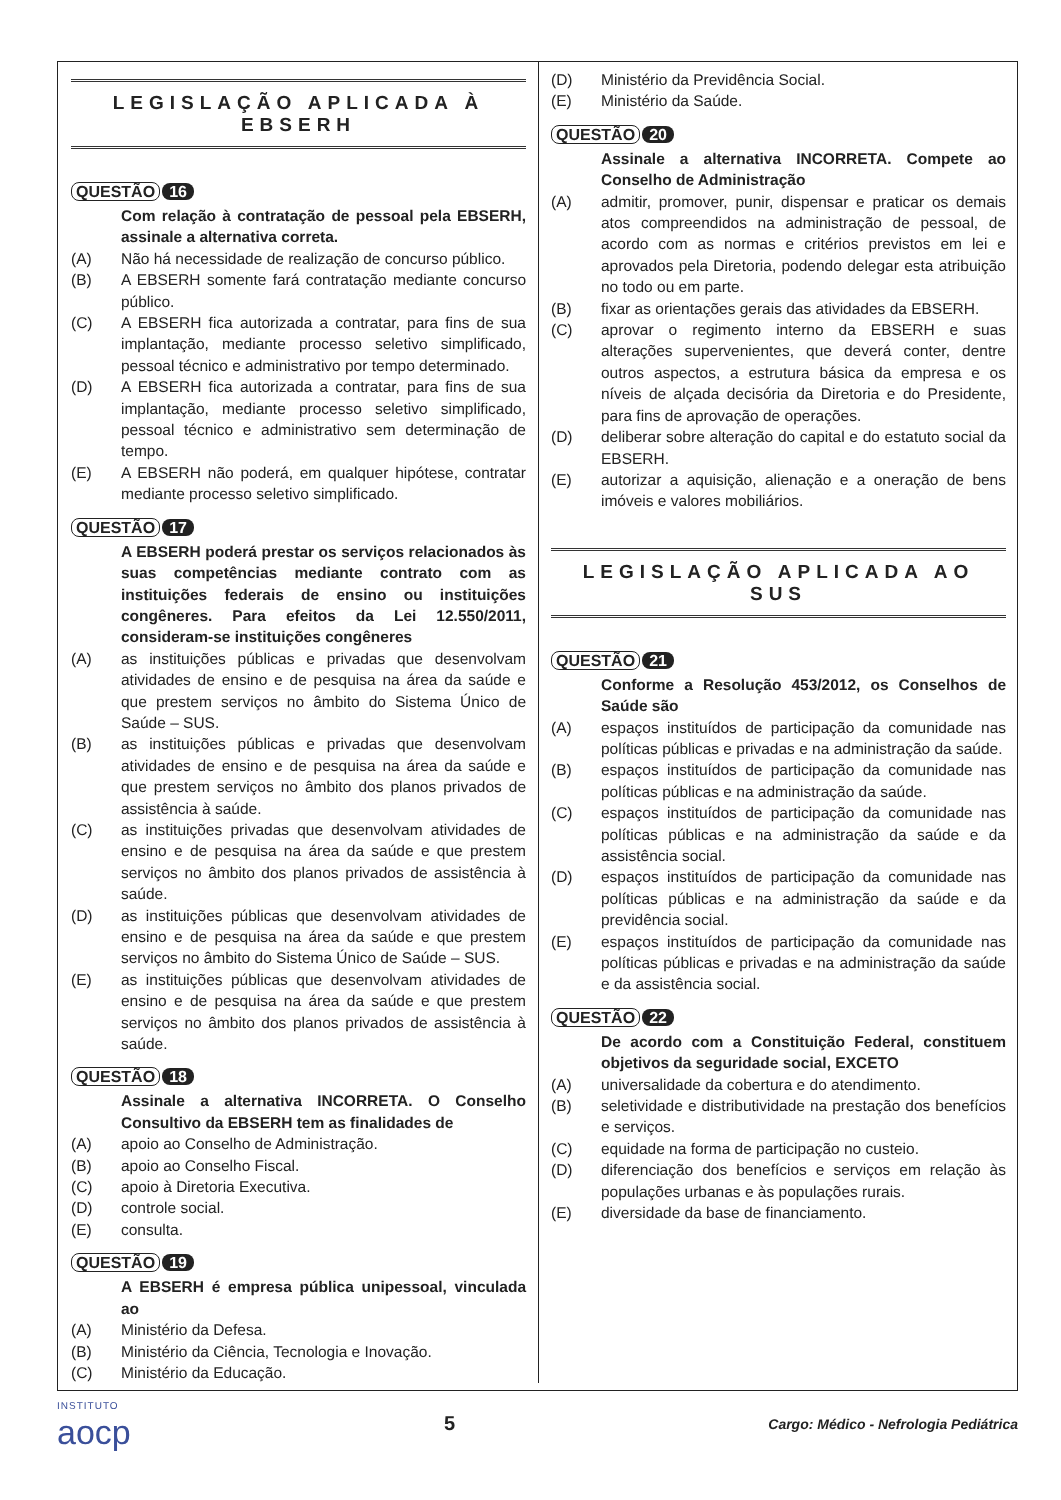LEGISLAÇÃO APLICADA À EBSERH
QUESTÃO 16
Com relação à contratação de pessoal pela EBSERH, assinale a alternativa correta.
(A) Não há necessidade de realização de concurso público.
(B) A EBSERH somente fará contratação mediante concurso público.
(C) A EBSERH fica autorizada a contratar, para fins de sua implantação, mediante processo seletivo simplificado, pessoal técnico e administrativo por tempo determinado.
(D) A EBSERH fica autorizada a contratar, para fins de sua implantação, mediante processo seletivo simplificado, pessoal técnico e administrativo sem determinação de tempo.
(E) A EBSERH não poderá, em qualquer hipótese, contratar mediante processo seletivo simplificado.
QUESTÃO 17
A EBSERH poderá prestar os serviços relacionados às suas competências mediante contrato com as instituições federais de ensino ou instituições congêneres. Para efeitos da Lei 12.550/2011, consideram-se instituições congêneres
(A) as instituições públicas e privadas que desenvolvam atividades de ensino e de pesquisa na área da saúde e que prestem serviços no âmbito do Sistema Único de Saúde – SUS.
(B) as instituições públicas e privadas que desenvolvam atividades de ensino e de pesquisa na área da saúde e que prestem serviços no âmbito dos planos privados de assistência à saúde.
(C) as instituições privadas que desenvolvam atividades de ensino e de pesquisa na área da saúde e que prestem serviços no âmbito dos planos privados de assistência à saúde.
(D) as instituições públicas que desenvolvam atividades de ensino e de pesquisa na área da saúde e que prestem serviços no âmbito do Sistema Único de Saúde – SUS.
(E) as instituições públicas que desenvolvam atividades de ensino e de pesquisa na área da saúde e que prestem serviços no âmbito dos planos privados de assistência à saúde.
QUESTÃO 18
Assinale a alternativa INCORRETA. O Conselho Consultivo da EBSERH tem as finalidades de
(A) apoio ao Conselho de Administração.
(B) apoio ao Conselho Fiscal.
(C) apoio à Diretoria Executiva.
(D) controle social.
(E) consulta.
QUESTÃO 19
A EBSERH é empresa pública unipessoal, vinculada ao
(A) Ministério da Defesa.
(B) Ministério da Ciência, Tecnologia e Inovação.
(C) Ministério da Educação.
(D) Ministério da Previdência Social.
(E) Ministério da Saúde.
QUESTÃO 20
Assinale a alternativa INCORRETA. Compete ao Conselho de Administração
(A) admitir, promover, punir, dispensar e praticar os demais atos compreendidos na administração de pessoal, de acordo com as normas e critérios previstos em lei e aprovados pela Diretoria, podendo delegar esta atribuição no todo ou em parte.
(B) fixar as orientações gerais das atividades da EBSERH.
(C) aprovar o regimento interno da EBSERH e suas alterações supervenientes, que deverá conter, dentre outros aspectos, a estrutura básica da empresa e os níveis de alçada decisória da Diretoria e do Presidente, para fins de aprovação de operações.
(D) deliberar sobre alteração do capital e do estatuto social da EBSERH.
(E) autorizar a aquisição, alienação e a oneração de bens imóveis e valores mobiliários.
LEGISLAÇÃO APLICADA AO SUS
QUESTÃO 21
Conforme a Resolução 453/2012, os Conselhos de Saúde são
(A) espaços instituídos de participação da comunidade nas políticas públicas e privadas e na administração da saúde.
(B) espaços instituídos de participação da comunidade nas políticas públicas e na administração da saúde.
(C) espaços instituídos de participação da comunidade nas políticas públicas e na administração da saúde e da assistência social.
(D) espaços instituídos de participação da comunidade nas políticas públicas e na administração da saúde e da previdência social.
(E) espaços instituídos de participação da comunidade nas políticas públicas e privadas e na administração da saúde e da assistência social.
QUESTÃO 22
De acordo com a Constituição Federal, constituem objetivos da seguridade social, EXCETO
(A) universalidade da cobertura e do atendimento.
(B) seletividade e distributividade na prestação dos benefícios e serviços.
(C) equidade na forma de participação no custeio.
(D) diferenciação dos benefícios e serviços em relação às populações urbanas e às populações rurais.
(E) diversidade da base de financiamento.
INSTITUTO
aocp
5
Cargo: Médico - Nefrologia Pediátrica